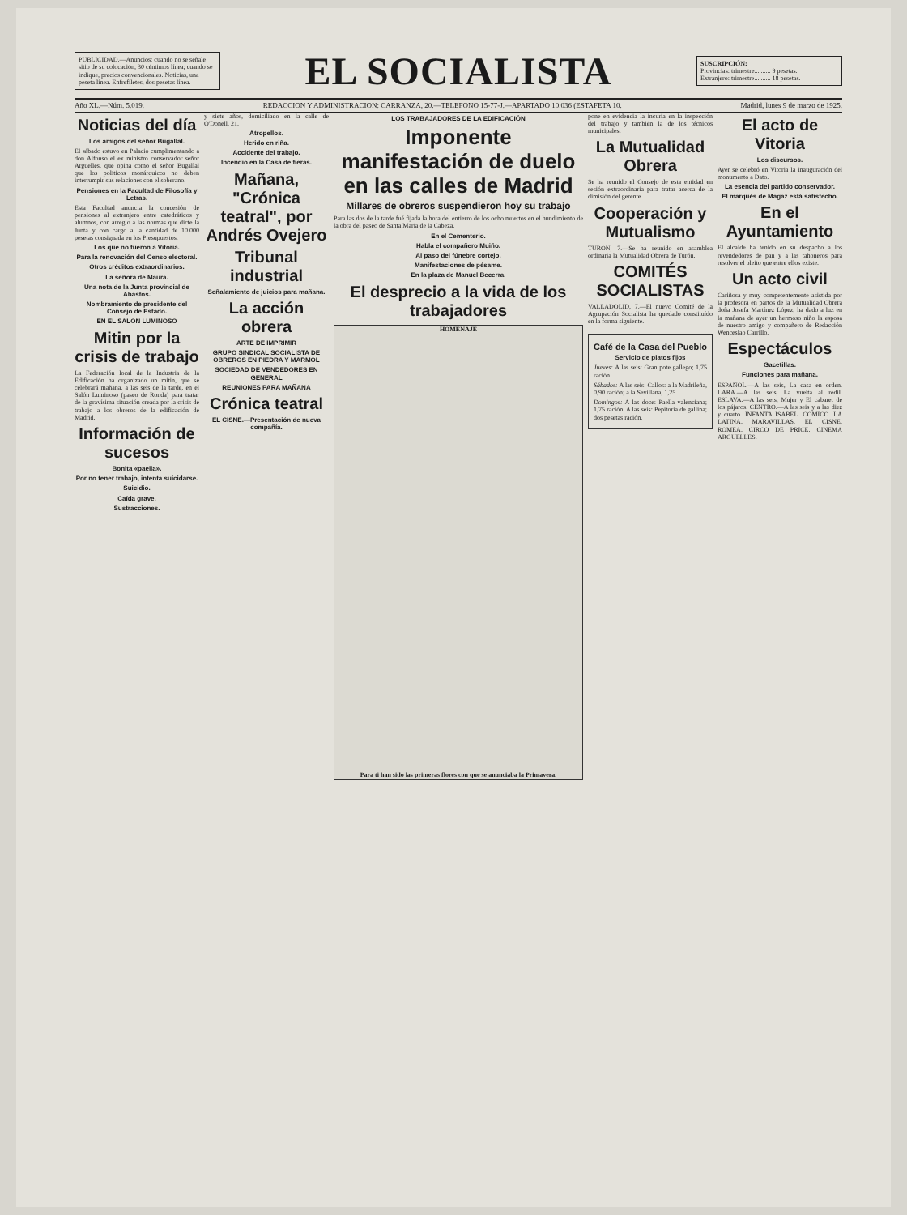PUBLICIDAD.—Anuncios: cuando no se señale sitio de su colocación, 30 céntimos línea; cuando se indique, precios convencionales. Noticias, una peseta línea. Enfrefiletes, dos pesetas línea.
EL SOCIALISTA
SUSCRIPCIÓN:
Provincias: trimestre.......... 9 pesetas.
Extranjero: trimestre.......... 18 pesetas.
Año XL.—Núm. 5.019. REDACCION Y ADMINISTRACION: CARRANZA, 20.—TELEFONO 15-77-J.—APARTADO 10.036 (ESTAFETA 10. Madrid, lunes 9 de marzo de 1925.
Noticias del día
Los amigos del señor Bugallal.
El sábado estuvo en Palacio cumplimentando a don Alfonso el ex ministro conservador señor Argüelles, que opina como el señor Bugallal que los políticos monárquicos no deben interrumpir sus relaciones con el soberano.
Pensiones en la Facultad de Filosofía y Letras.
Esta Facultad anuncia la concesión de pensiones al extranjero entre catedráticos y alumnos, con arreglo a las normas que dicte la Junta y con cargo a la cantidad de 10.000 pesetas consignada en los Presupuestos.
Los que no fueron a Vitoria.
Para la renovación del Censo electoral.
Otros créditos extraordinarios.
La señora de Maura.
Una nota de la Junta provincial de Abastos.
Nombramiento de presidente del Consejo de Estado.
EN EL SALON LUMINOSO
Mitin por la crisis de trabajo
La Federación local de la Industria de la Edificación ha organizado un mitin, que se celebrará mañana, a las seis de la tarde, en el Salón Luminoso (paseo de Ronda) para tratar de la gravísima situación creada por la crisis de trabajo a los obreros de la edificación de Madrid.
Información de sucesos
Bonita «paella».
Por no tener trabajo, intenta suicidarse.
Suicidio.
Caída grave.
Sustracciones.
y siete años, domiciliado en la calle de O'Donell, 21.
Atropellos.
Herido en riña.
Accidente del trabajo.
Incendio en la Casa de fieras.
Mañana, "Crónica teatral", por Andrés Ovejero
Tribunal industrial
Señalamiento de juicios para mañana.
La acción obrera
ARTE DE IMPRIMIR
GRUPO SINDICAL SOCIALISTA DE OBREROS EN PIEDRA Y MARMOL
SOCIEDAD DE VENDEDORES EN GENERAL
REUNIONES PARA MAÑANA
Crónica teatral
EL CISNE.—Presentación de nueva compañía.
LOS TRABAJADORES DE LA EDIFICACIÓN
Imponente manifestación de duelo en las calles de Madrid
Millares de obreros suspendieron hoy su trabajo
Para las dos de la tarde fué fijada la hora del entierro de los ocho muertos en el hundimiento de la obra del paseo de Santa María de la Cabeza.
En el Cementerio.
Habla el compañero Muiño.
Al paso del fúnebre cortejo.
Manifestaciones de pésame.
En la plaza de Manuel Becerra.
El desprecio a la vida de los trabajadores
HOMENAJE
Para ti han sido las primeras flores con que se anunciaba la Primavera.
pone en evidencia la incuria en la inspección del trabajo y también la de los técnicos municipales.
La Mutualidad Obrera
Se ha reunido el Consejo de esta entidad en sesión extraordinaria para tratar acerca de la dimisión del gerente.
Cooperación y Mutualismo
TURON, 7.—Se ha reunido en asamblea ordinaria la Mutualidad Obrera de Turón.
COMITÉS SOCIALISTAS
VALLADOLID, 7.—El nuevo Comité de la Agrupación Socialista ha quedado constituído en la forma siguiente.
Café de la Casa del Pueblo
Servicio de platos fijos
Jueves: A las seis: Gran pote gallego; 1,75 ración.
Sábados: A las seis: Callos: a la Madrileña, 0,90 ración; a la Sevillana, 1,25.
Domingos: A las doce: Paella valenciana; 1,75 ración. A las seis: Pepitoria de gallina; dos pesetas ración.
El acto de Vitoria
Los discursos.
Ayer se celebró en Vitoria la inauguración del monumento a Dato.
La esencia del partido conservador.
El marqués de Magaz está satisfecho.
En el Ayuntamiento
El alcalde ha tenido en su despacho a los revendedores de pan y a las tahoneros para resolver el pleito que entre ellos existe.
Un acto civil
Cariñosa y muy competentemente asistida por la profesora en partos de la Mutualidad Obrera doña Josefa Martínez López, ha dado a luz en la mañana de ayer un hermoso niño la esposa de nuestro amigo y compañero de Redacción Wenceslao Carrillo.
Espectáculos
Gacetillas.
Funciones para mañana.
ESPAÑOL.—A las seis, La casa en orden. LARA.—A las seis, La vuelta al redil. ESLAVA.—A las seis, Mujer y El cabaret de los pájaros. CENTRO.—A las seis y a las diez y cuarto. INFANTA ISABEL. COMICO. LA LATINA. MARAVILLAS. EL CISNE. ROMEA. CIRCO DE PRICE. CINEMA ARGUELLES.